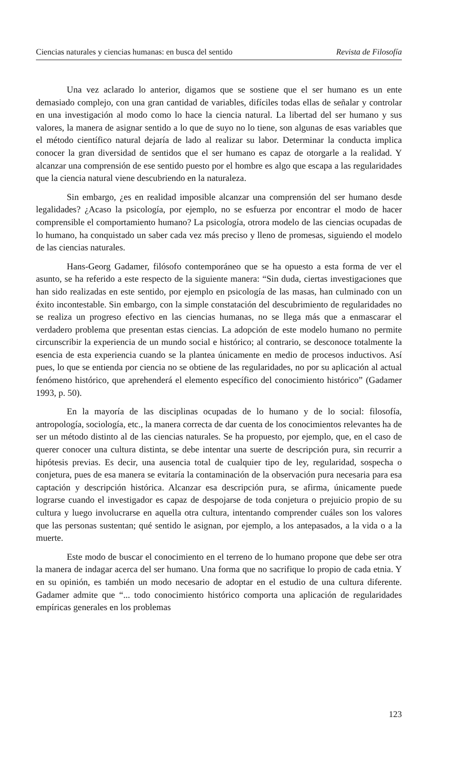Ciencias naturales y ciencias humanas: en busca del sentido Revista de Filosofía
Una vez aclarado lo anterior, digamos que se sostiene que el ser humano es un ente demasiado complejo, con una gran cantidad de variables, difíciles todas ellas de señalar y controlar en una investigación al modo como lo hace la ciencia natural. La libertad del ser humano y sus valores, la manera de asignar sentido a lo que de suyo no lo tiene, son algunas de esas variables que el método científico natural dejaría de lado al realizar su labor. Determinar la conducta implica conocer la gran diversidad de sentidos que el ser humano es capaz de otorgarle a la realidad. Y alcanzar una comprensión de ese sentido puesto por el hombre es algo que escapa a las regularidades que la ciencia natural viene descubriendo en la naturaleza.
Sin embargo, ¿es en realidad imposible alcanzar una comprensión del ser humano desde legalidades? ¿Acaso la psicología, por ejemplo, no se esfuerza por encontrar el modo de hacer comprensible el comportamiento humano? La psicología, otrora modelo de las ciencias ocupadas de lo humano, ha conquistado un saber cada vez más preciso y lleno de promesas, siguiendo el modelo de las ciencias naturales.
Hans-Georg Gadamer, filósofo contemporáneo que se ha opuesto a esta forma de ver el asunto, se ha referido a este respecto de la siguiente manera: “Sin duda, ciertas investigaciones que han sido realizadas en este sentido, por ejemplo en psicología de las masas, han culminado con un éxito incontestable. Sin embargo, con la simple constatación del descubrimiento de regularidades no se realiza un progreso efectivo en las ciencias humanas, no se llega más que a enmascarar el verdadero problema que presentan estas ciencias. La adopción de este modelo humano no permite circunscribir la experiencia de un mundo social e histórico; al contrario, se desconoce totalmente la esencia de esta experiencia cuando se la plantea únicamente en medio de procesos inductivos. Así pues, lo que se entienda por ciencia no se obtiene de las regularidades, no por su aplicación al actual fenómeno histórico, que aprehenderá el elemento específico del conocimiento histórico” (Gadamer 1993, p. 50).
En la mayoría de las disciplinas ocupadas de lo humano y de lo social: filosofía, antropología, sociología, etc., la manera correcta de dar cuenta de los conocimientos relevantes ha de ser un método distinto al de las ciencias naturales. Se ha propuesto, por ejemplo, que, en el caso de querer conocer una cultura distinta, se debe intentar una suerte de descripción pura, sin recurrir a hipótesis previas. Es decir, una ausencia total de cualquier tipo de ley, regularidad, sospecha o conjetura, pues de esa manera se evitaría la contaminación de la observación pura necesaria para esa captación y descripción histórica. Alcanzar esa descripción pura, se afirma, únicamente puede lograrse cuando el investigador es capaz de despojarse de toda conjetura o prejuicio propio de su cultura y luego involucrarse en aquella otra cultura, intentando comprender cuáles son los valores que las personas sustentan; qué sentido le asignan, por ejemplo, a los antepasados, a la vida o a la muerte.
Este modo de buscar el conocimiento en el terreno de lo humano propone que debe ser otra la manera de indagar acerca del ser humano. Una forma que no sacrifique lo propio de cada etnia. Y en su opinión, es también un modo necesario de adoptar en el estudio de una cultura diferente. Gadamer admite que “... todo conocimiento histórico comporta una aplicación de regularidades empíricas generales en los problemas
123